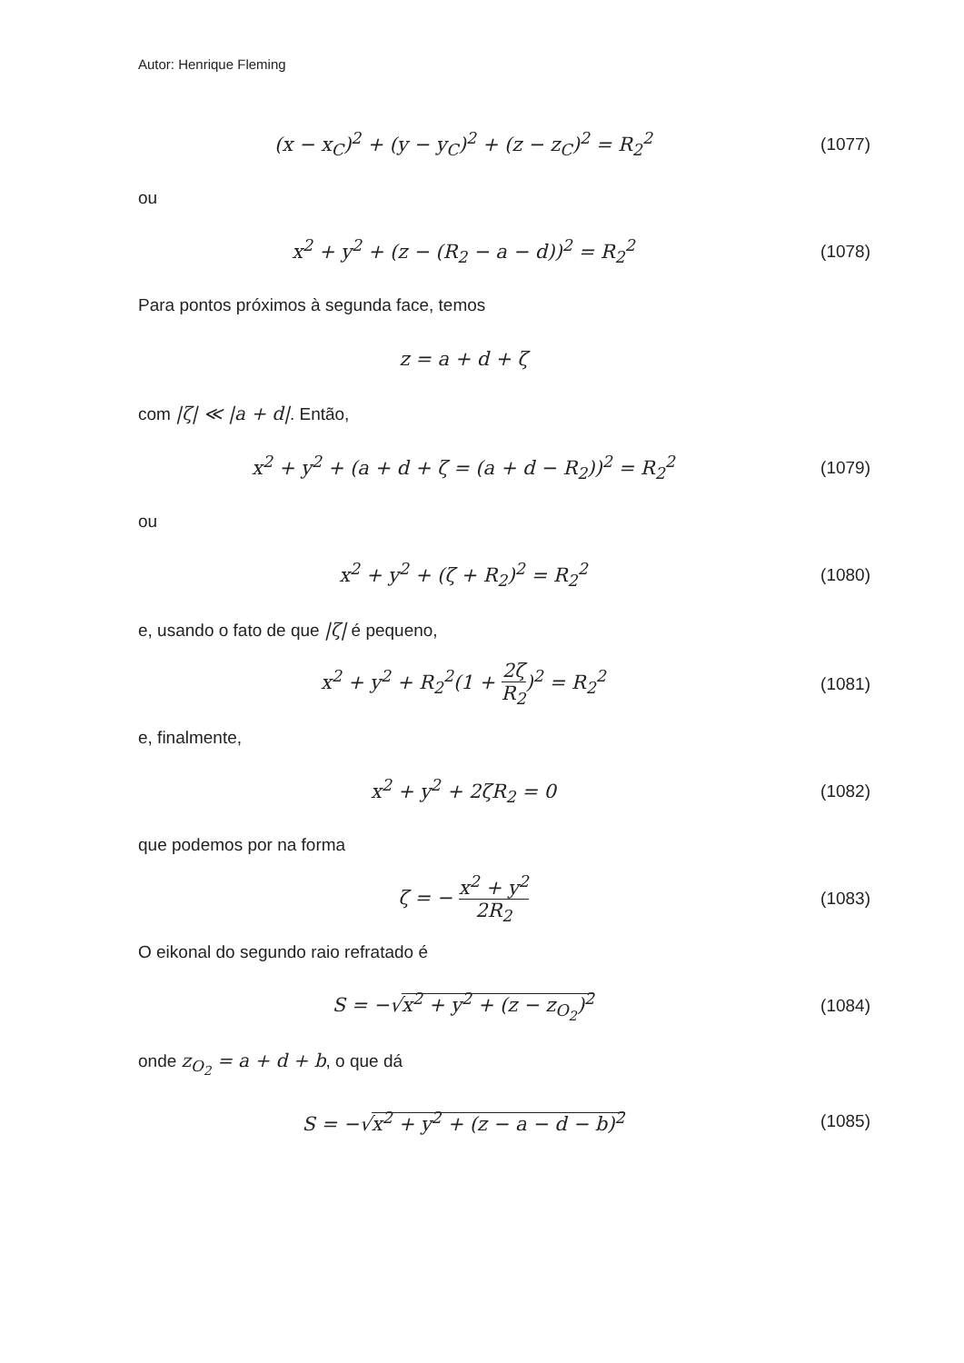Autor: Henrique Fleming
(x − x<sub>C</sub>)<sup>2</sup> + (y − y<sub>C</sub>)<sup>2</sup> + (z − z<sub>C</sub>)<sup>2</sup> = R<sub>2</sub><sup>2</sup>
(1077)
ou
x<sup>2</sup> + y<sup>2</sup> + (z − (R<sub>2</sub> − a − d))<sup>2</sup> = R<sub>2</sub><sup>2</sup>
(1078)
Para pontos próximos à segunda face, temos
z = a + d + ζ
com |ζ| ≪ |a + d|. Então,
x<sup>2</sup> + y<sup>2</sup> + (a + d + ζ = (a + d − R<sub>2</sub>))<sup>2</sup> = R<sub>2</sub><sup>2</sup>
(1079)
ou
x<sup>2</sup> + y<sup>2</sup> + (ζ + R<sub>2</sub>)<sup>2</sup> = R<sub>2</sub><sup>2</sup> (1080)
e, usando o fato de que |ζ| é pequeno,
x<sup>2</sup> + y<sup>2</sup> + R<sub>2</sub><sup>2</sup>(1 + 2ζ R<sub>2</sub>)<sup>2</sup> = R<sub>2</sub><sup>2</sup>
(1081)
e, finalmente,
x<sup>2</sup> + y<sup>2</sup> + 2ζR<sub>2</sub> = 0 (1082)
que podemos por na forma
ζ = − x<sup>2</sup> + y<sup>2</sup> 2R<sub>2</sub> (1083)
O eikonal do segundo raio refratado é
S = −√x<sup>2</sup> + y<sup>2</sup> + (z − z<sub>O<sub>2</sub></sub>)<sup>2</sup> (1084)
onde z<sub>O<sub>2</sub></sub> = a + d + b, o que dá
S = −√x<sup>2</sup> + y<sup>2</sup> + (z − a − d − b)<sup>2</sup>
(1085)